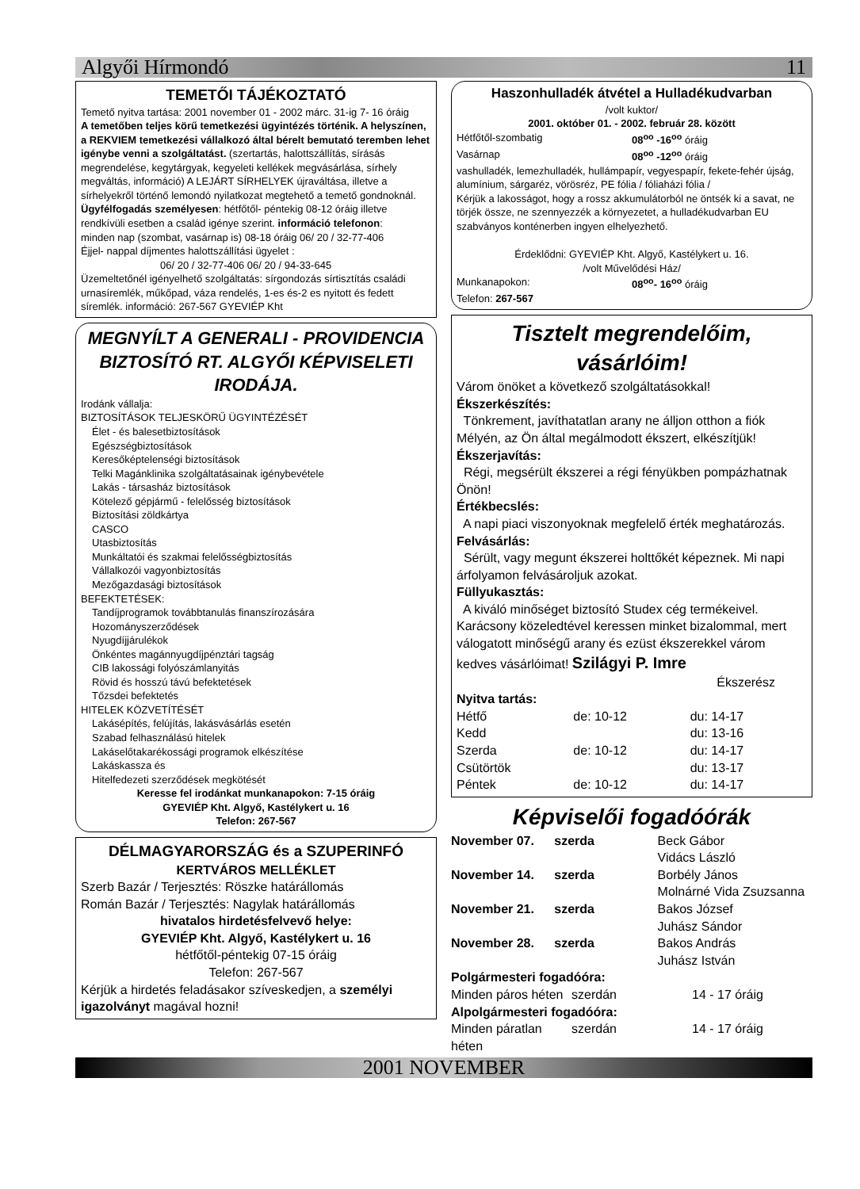Algyői Hírmondó 11
TEMETŐI TÁJÉKOZTATÓ
Temető nyitva tartása: 2001 november 01 - 2002 márc. 31-ig 7- 16 óráig
A temetőben teljes körű temetkezési ügyintézés történik. A helyszínen, a REKVIEM temetkezési vállalkozó által bérelt bemutató teremben lehet igénybe venni a szolgáltatást. (szertartás, halottszállítás, sírásás megrendelése, kegytárgyak, kegyeleti kellékek megvásárlása, sírhely megváltás, információ) A LEJÁRT SÍRHELYEK újraváltása, illetve a sírhelyekről történő lemondó nyilatkozat megtehető a temető gondnoknál.
Ügyfélfogadás személyesen: hétfőtől- péntekig 08-12 óráig illetve rendkívüli esetben a család igénye szerint. információ telefonon:
minden nap (szombat, vasárnap is) 08-18 óráig 06/ 20 / 32-77-406
Éjjel- nappal díjmentes halottszállítási ügyelet :
06/ 20 / 32-77-406 06/ 20 / 94-33-645
Üzemeltetőnél igényelhető szolgáltatás: sírgondozás sírtisztítás családi urnasíremlék, műkőpad, váza rendelés, 1-es és-2 es nyitott és fedett síremlék. információ: 267-567 GYEVIÉP Kht
MEGNYÍLT A GENERALI - PROVIDENCIA BIZTOSÍTÓ RT. ALGYŐI KÉPVISELETI IRODÁJA.
Irodánk vállalja:
BIZTOSÍTÁSOK TELJESKÖRŰ ÜGYINTÉZÉSÉT
Élet - és balesetbiztosítások
Egészségbiztosítások
Keresőképtelenségi biztosítások
Telki Magánklinika szolgáltatásainak igénybevétele
Lakás - társasház biztosítások
Kötelező gépjármű - felelősség biztosítások
Biztosítási zöldkártya
CASCO
Utasbiztosítás
Munkáltatói és szakmai felelősségbiztosítás
Vállalkozói vagyonbiztosítás
Mezőgazdasági biztosítások
BEFEKTETÉSEK:
Tandíjprogramok továbbtanulás finanszírozására
Hozományszerződések
Nyugdíjjárulékok
Önkéntes magánnyugdíjpénztári tagság
CIB lakossági folyószámlanyitás
Rövid és hosszú távú befektetések
Tőzsdei befektetés
HITELEK KÖZVETÍTÉSÉT
Lakásépítés, felújítás, lakásvásárlás esetén
Szabad felhasználású hitelek
Lakáselőtakarékossági programok elkészítése
Lakáskassza és
Hitelfedezeti szerződések megkötését
Keresse fel irodánkat munkanapokon: 7-15 óráig
GYEVIÉP Kht. Algyő, Kastélykert u. 16
Telefon: 267-567
DÉLMAGYARORSZÁG és a SZUPERINFÓ
KERTVÁROS MELLÉKLET
Szerb Bazár / Terjesztés: Röszke határállomás
Román Bazár / Terjesztés: Nagylak határállomás
hivatalos hirdetésfelvevő helye:
GYEVIÉP Kht. Algyő, Kastélykert u. 16
hétfőtől-péntekig 07-15 óráig
Telefon: 267-567
Kérjük a hirdetés feladásakor szíveskedjen, a személyi igazolványt magával hozni!
Haszonhulladék átvétel a Hulladékudvarban
/volt kuktor/
2001. október 01. - 2002. február 28. között
Hétfőtől-szombatig 08<sup>oo</sup> -16<sup>oo</sup> óráig
Vasárnap 08<sup>oo</sup> -12<sup>oo</sup> óráig
vashulladék, lemezhulladék, hullámpapír, vegyespapír, fekete-fehér újság, alumínium, sárgaréz, vörösréz, PE fólia / fóliaházi fólia /
Kérjük a lakosságot, hogy a rossz akkumulátorból ne öntsék ki a savat, ne törjék össze, ne szennyezzék a környezetet, a hulladékudvarban EU szabványos konténerben ingyen elhelyezhető.
Érdeklődni: GYEVIÉP Kht. Algyő, Kastélykert u. 16.
/volt Művelődési Ház/
Munkanapokon: 08<sup>oo</sup>- 16<sup>oo</sup> óráig
Telefon: 267-567
Tisztelt megrendelőim, vásárlóim!
Várom önöket a következő szolgáltatásokkal!
Ékszerkészítés:
Tönkrement, javíthatatlan arany ne álljon otthon a fiók Mélyén, az Ön által megálmodott ékszert, elkészítjük!
Ékszerjavítás:
Régi, megsérült ékszerei a régi fényükben pompázhatnak Önön!
Értékbecslés:
A napi piaci viszonyoknak megfelelő érték meghatározás.
Felvásárlás:
Sérült, vagy megunt ékszerei holttőkét képeznek. Mi napi árfolyamon felvásároljuk azokat.
Füllyukasztás:
A kiváló minőséget biztosító Studex cég termékeivel. Karácsony közeledtével keressen minket bizalommal, mert válogatott minőségű arany és ezüst ékszerekkel várom kedves vásárlóimat! Szilágyi P. Imre
Ékszerész
Nyitva tartás:
Hétfő de: 10-12 du: 14-17
Kedd du: 13-16
Szerda de: 10-12 du: 14-17
Csütörtök du: 13-17
Péntek de: 10-12 du: 14-17
Képviselői fogadóórák
November 07. szerda Beck Gábor
Vidács László
November 14. szerda Borbély János
Molnárné Vida Zsuzsanna
November 21. szerda Bakos József
Juhász Sándor
November 28. szerda Bakos András
Juhász István
Polgármesteri fogadóóra:
Minden páros héten szerdán 14 - 17 óráig
Alpolgármesteri fogadóóra:
Minden páratlan héten szerdán 14 - 17 óráig
2001 NOVEMBER